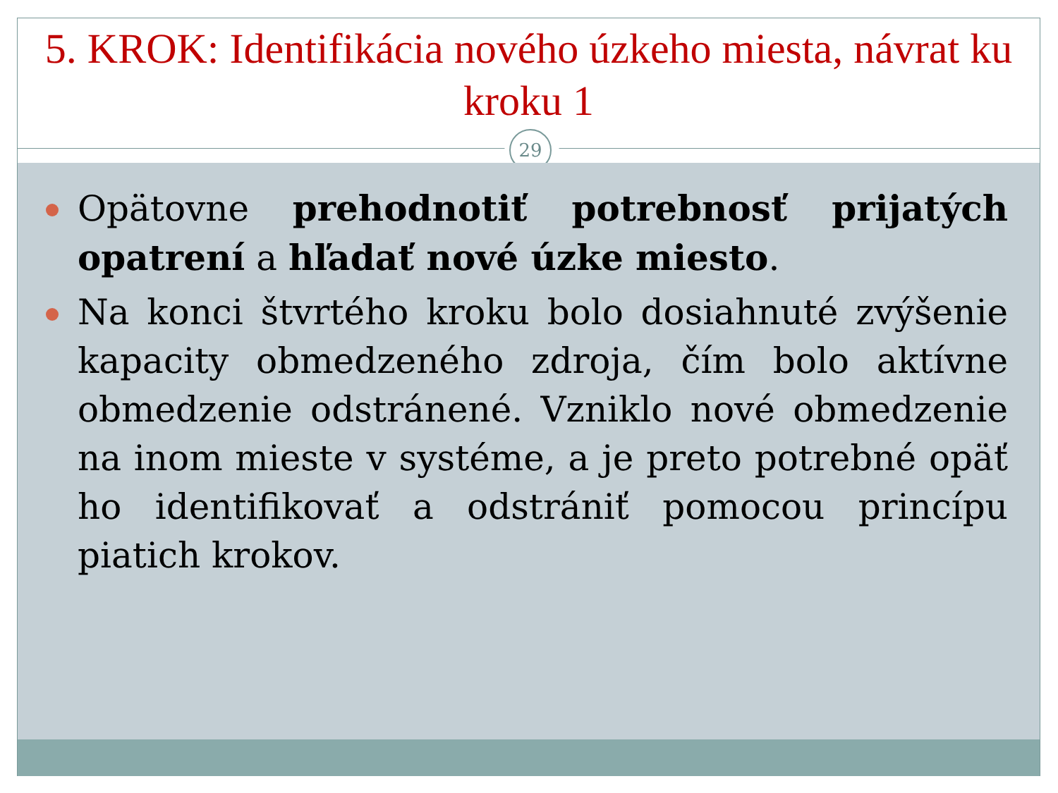5. KROK: Identifikácia nového úzkeho miesta, návrat ku kroku 1
29
Opätovne prehodnotiť potrebnosť prijatých opatrení a hľadať nové úzke miesto.
Na konci štvrtého kroku bolo dosiahnuté zvýšenie kapacity obmedzeného zdroja, čím bolo aktívne obmedzenie odstránené. Vzniklo nové obmedzenie na inom mieste v systéme, a je preto potrebné opäť ho identifikovať a odstrániť pomocou princípu piatich krokov.